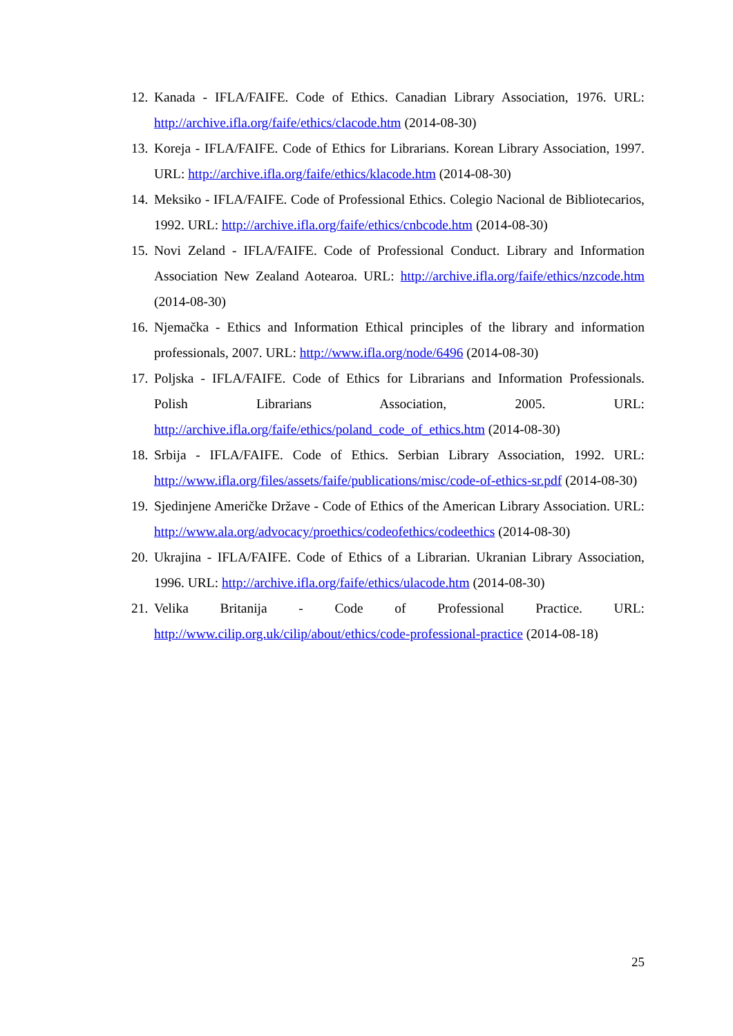12. Kanada - IFLA/FAIFE. Code of Ethics. Canadian Library Association, 1976. URL: http://archive.ifla.org/faife/ethics/clacode.htm (2014-08-30)
13. Koreja - IFLA/FAIFE. Code of Ethics for Librarians. Korean Library Association, 1997. URL: http://archive.ifla.org/faife/ethics/klacode.htm (2014-08-30)
14. Meksiko - IFLA/FAIFE. Code of Professional Ethics. Colegio Nacional de Bibliotecarios, 1992. URL: http://archive.ifla.org/faife/ethics/cnbcode.htm (2014-08-30)
15. Novi Zeland - IFLA/FAIFE. Code of Professional Conduct. Library and Information Association New Zealand Aotearoa. URL: http://archive.ifla.org/faife/ethics/nzcode.htm (2014-08-30)
16. Njemačka - Ethics and Information Ethical principles of the library and information professionals, 2007. URL: http://www.ifla.org/node/6496 (2014-08-30)
17. Poljska - IFLA/FAIFE. Code of Ethics for Librarians and Information Professionals. Polish Librarians Association, 2005. URL: http://archive.ifla.org/faife/ethics/poland_code_of_ethics.htm (2014-08-30)
18. Srbija - IFLA/FAIFE. Code of Ethics. Serbian Library Association, 1992. URL: http://www.ifla.org/files/assets/faife/publications/misc/code-of-ethics-sr.pdf (2014-08-30)
19. Sjedinjene Američke Države - Code of Ethics of the American Library Association. URL: http://www.ala.org/advocacy/proethics/codeofethics/codeethics (2014-08-30)
20. Ukrajina - IFLA/FAIFE. Code of Ethics of a Librarian. Ukranian Library Association, 1996. URL: http://archive.ifla.org/faife/ethics/ulacode.htm (2014-08-30)
21. Velika Britanija - Code of Professional Practice. URL: http://www.cilip.org.uk/cilip/about/ethics/code-professional-practice (2014-08-18)
25